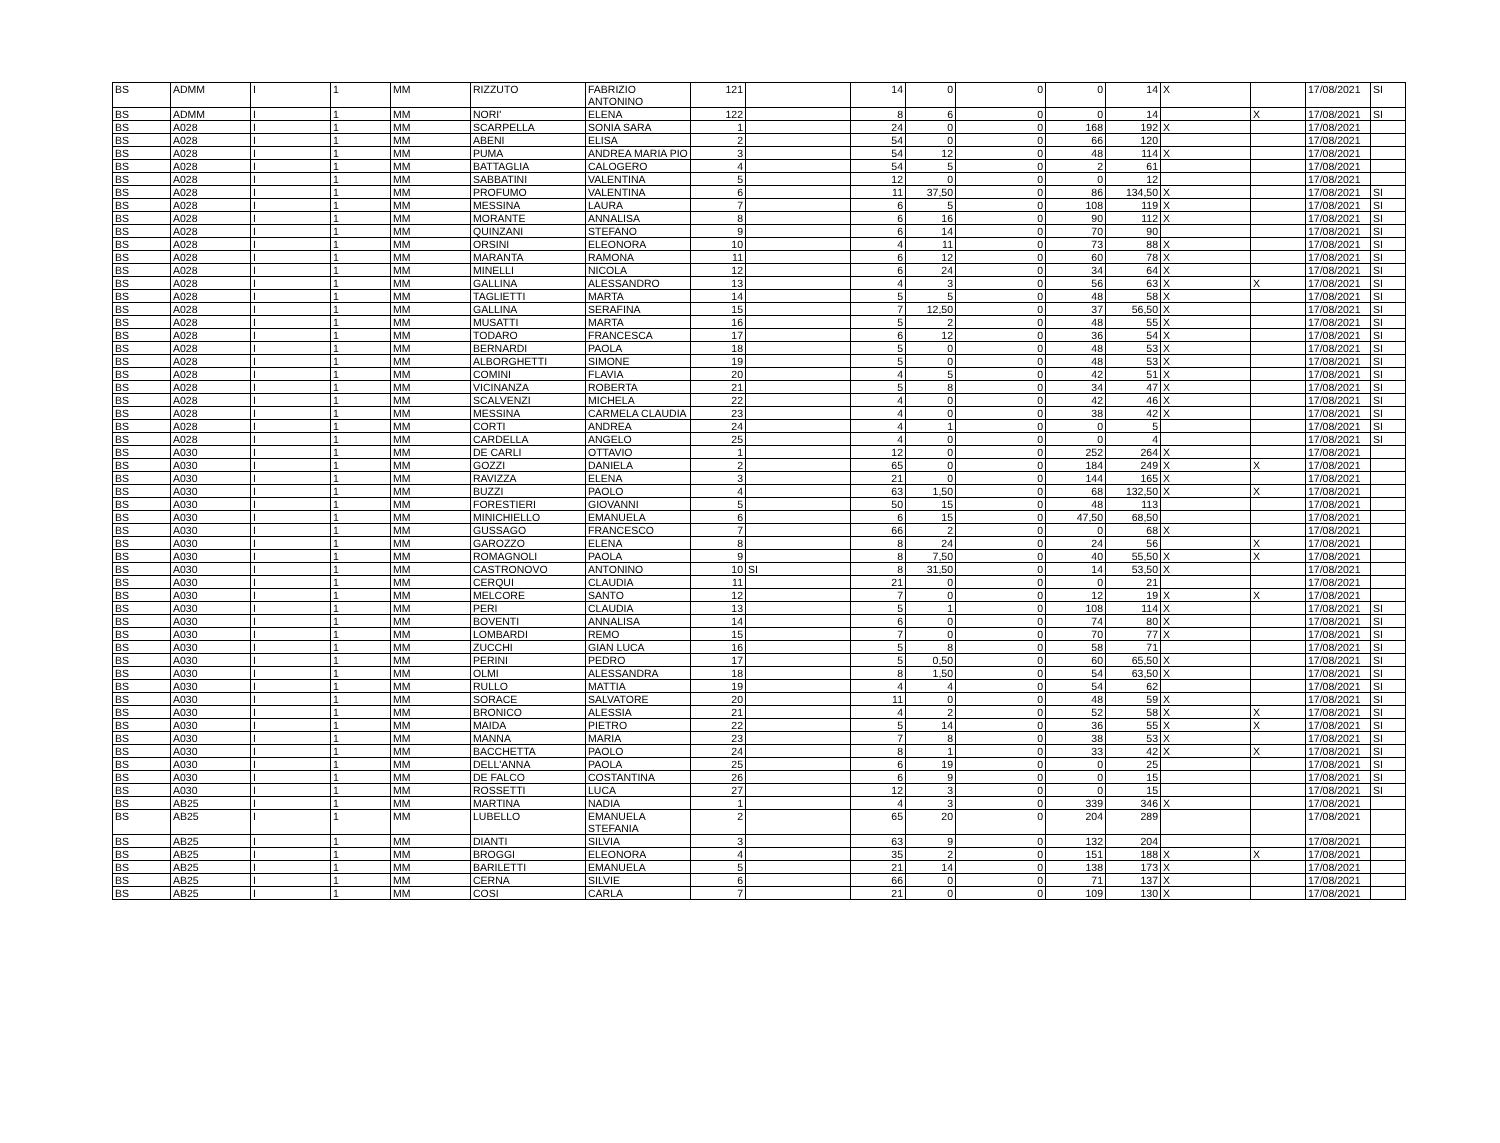| BS | ADMM | I | 1 | MM | RIZZUTO | FABRIZIO ANTONINO | 121 | | 14 | 0 | 0 | 0 | 14 | X | | 17/08/2021 | SI |
| BS | ADMM | I | 1 | MM | NORI' | ELENA | 122 | | 8 | 6 | 0 | 0 | 14 | | X | 17/08/2021 | SI |
| BS | A028 | I | 1 | MM | SCARPELLA | SONIA SARA | 1 | | 24 | 0 | 0 | 168 | 192 | X | | 17/08/2021 | |
| BS | A028 | I | 1 | MM | ABENI | ELISA | 2 | | 54 | 0 | 0 | 66 | 120 | | | 17/08/2021 | |
| BS | A028 | I | 1 | MM | PUMA | ANDREA MARIA PIO | 3 | | 54 | 12 | 0 | 48 | 114 | X | | 17/08/2021 | |
| BS | A028 | I | 1 | MM | BATTAGLIA | CALOGERO | 4 | | 54 | 5 | 0 | 2 | 61 | | | 17/08/2021 | |
| BS | A028 | I | 1 | MM | SABBATINI | VALENTINA | 5 | | 12 | 0 | 0 | 0 | 12 | | | 17/08/2021 | |
| BS | A028 | I | 1 | MM | PROFUMO | VALENTINA | 6 | | 11 | 37,50 | 0 | 86 | 134,50 | X | | 17/08/2021 | SI |
| BS | A028 | I | 1 | MM | MESSINA | LAURA | 7 | | 6 | 5 | 0 | 108 | 119 | X | | 17/08/2021 | SI |
| BS | A028 | I | 1 | MM | MORANTE | ANNALISA | 8 | | 6 | 16 | 0 | 90 | 112 | X | | 17/08/2021 | SI |
| BS | A028 | I | 1 | MM | QUINZANI | STEFANO | 9 | | 6 | 14 | 0 | 70 | 90 | | | 17/08/2021 | SI |
| BS | A028 | I | 1 | MM | ORSINI | ELEONORA | 10 | | 4 | 11 | 0 | 73 | 88 | X | | 17/08/2021 | SI |
| BS | A028 | I | 1 | MM | MARANTA | RAMONA | 11 | | 6 | 12 | 0 | 60 | 78 | X | | 17/08/2021 | SI |
| BS | A028 | I | 1 | MM | MINELLI | NICOLA | 12 | | 6 | 24 | 0 | 34 | 64 | X | | 17/08/2021 | SI |
| BS | A028 | I | 1 | MM | GALLINA | ALESSANDRO | 13 | | 4 | 3 | 0 | 56 | 63 | X | X | 17/08/2021 | SI |
| BS | A028 | I | 1 | MM | TAGLIETTI | MARTA | 14 | | 5 | 5 | 0 | 48 | 58 | X | | 17/08/2021 | SI |
| BS | A028 | I | 1 | MM | GALLINA | SERAFINA | 15 | | 7 | 12,50 | 0 | 37 | 56,50 | X | | 17/08/2021 | SI |
| BS | A028 | I | 1 | MM | MUSATTI | MARTA | 16 | | 5 | 2 | 0 | 48 | 55 | X | | 17/08/2021 | SI |
| BS | A028 | I | 1 | MM | TODARO | FRANCESCA | 17 | | 6 | 12 | 0 | 36 | 54 | X | | 17/08/2021 | SI |
| BS | A028 | I | 1 | MM | BERNARDI | PAOLA | 18 | | 5 | 0 | 0 | 48 | 53 | X | | 17/08/2021 | SI |
| BS | A028 | I | 1 | MM | ALBORGHETTI | SIMONE | 19 | | 5 | 0 | 0 | 48 | 53 | X | | 17/08/2021 | SI |
| BS | A028 | I | 1 | MM | COMINI | FLAVIA | 20 | | 4 | 5 | 0 | 42 | 51 | X | | 17/08/2021 | SI |
| BS | A028 | I | 1 | MM | VICINANZA | ROBERTA | 21 | | 5 | 8 | 0 | 34 | 47 | X | | 17/08/2021 | SI |
| BS | A028 | I | 1 | MM | SCALVENZI | MICHELA | 22 | | 4 | 0 | 0 | 42 | 46 | X | | 17/08/2021 | SI |
| BS | A028 | I | 1 | MM | MESSINA | CARMELA CLAUDIA | 23 | | 4 | 0 | 0 | 38 | 42 | X | | 17/08/2021 | SI |
| BS | A028 | I | 1 | MM | CORTI | ANDREA | 24 | | 4 | 1 | 0 | 0 | 5 | | | 17/08/2021 | SI |
| BS | A028 | I | 1 | MM | CARDELLA | ANGELO | 25 | | 4 | 0 | 0 | 0 | 4 | | | 17/08/2021 | SI |
| BS | A030 | I | 1 | MM | DE CARLI | OTTAVIO | 1 | | 12 | 0 | 0 | 252 | 264 | X | | 17/08/2021 | |
| BS | A030 | I | 1 | MM | GOZZI | DANIELA | 2 | | 65 | 0 | 0 | 184 | 249 | X | X | 17/08/2021 | |
| BS | A030 | I | 1 | MM | RAVIZZA | ELENA | 3 | | 21 | 0 | 0 | 144 | 165 | X | | 17/08/2021 | |
| BS | A030 | I | 1 | MM | BUZZI | PAOLO | 4 | | 63 | 1,50 | 0 | 68 | 132,50 | X | X | 17/08/2021 | |
| BS | A030 | I | 1 | MM | FORESTIERI | GIOVANNI | 5 | | 50 | 15 | 0 | 48 | 113 | | | 17/08/2021 | |
| BS | A030 | I | 1 | MM | MINICHIELLO | EMANUELA | 6 | | 6 | 15 | 0 | 47,50 | 68,50 | | | 17/08/2021 | |
| BS | A030 | I | 1 | MM | GUSSAGO | FRANCESCO | 7 | | 66 | 2 | 0 | 0 | 68 | X | | 17/08/2021 | |
| BS | A030 | I | 1 | MM | GAROZZO | ELENA | 8 | | 8 | 24 | 0 | 24 | 56 | | X | 17/08/2021 | |
| BS | A030 | I | 1 | MM | ROMAGNOLI | PAOLA | 9 | | 8 | 7,50 | 0 | 40 | 55,50 | X | X | 17/08/2021 | |
| BS | A030 | I | 1 | MM | CASTRONOVO | ANTONINO | 10 | SI | 8 | 31,50 | 0 | 14 | 53,50 | X | | 17/08/2021 | |
| BS | A030 | I | 1 | MM | CERQUI | CLAUDIA | 11 | | 21 | 0 | 0 | 0 | 21 | | | 17/08/2021 | |
| BS | A030 | I | 1 | MM | MELCORE | SANTO | 12 | | 7 | 0 | 0 | 12 | 19 | X | X | 17/08/2021 | |
| BS | A030 | I | 1 | MM | PERI | CLAUDIA | 13 | | 5 | 1 | 0 | 108 | 114 | X | | 17/08/2021 | SI |
| BS | A030 | I | 1 | MM | BOVENTI | ANNALISA | 14 | | 6 | 0 | 0 | 74 | 80 | X | | 17/08/2021 | SI |
| BS | A030 | I | 1 | MM | LOMBARDI | REMO | 15 | | 7 | 0 | 0 | 70 | 77 | X | | 17/08/2021 | SI |
| BS | A030 | I | 1 | MM | ZUCCHI | GIAN LUCA | 16 | | 5 | 8 | 0 | 58 | 71 | | | 17/08/2021 | SI |
| BS | A030 | I | 1 | MM | PERINI | PEDRO | 17 | | 5 | 0,50 | 0 | 60 | 65,50 | X | | 17/08/2021 | SI |
| BS | A030 | I | 1 | MM | OLMI | ALESSANDRA | 18 | | 8 | 1,50 | 0 | 54 | 63,50 | X | | 17/08/2021 | SI |
| BS | A030 | I | 1 | MM | RULLO | MATTIA | 19 | | 4 | 4 | 0 | 54 | 62 | | | 17/08/2021 | SI |
| BS | A030 | I | 1 | MM | SORACE | SALVATORE | 20 | | 11 | 0 | 0 | 48 | 59 | X | | 17/08/2021 | SI |
| BS | A030 | I | 1 | MM | BRONICO | ALESSIA | 21 | | 4 | 2 | 0 | 52 | 58 | X | X | 17/08/2021 | SI |
| BS | A030 | I | 1 | MM | MAIDA | PIETRO | 22 | | 5 | 14 | 0 | 36 | 55 | X | X | 17/08/2021 | SI |
| BS | A030 | I | 1 | MM | MANNA | MARIA | 23 | | 7 | 8 | 0 | 38 | 53 | X | | 17/08/2021 | SI |
| BS | A030 | I | 1 | MM | BACCHETTA | PAOLO | 24 | | 8 | 1 | 0 | 33 | 42 | X | X | 17/08/2021 | SI |
| BS | A030 | I | 1 | MM | DELL'ANNA | PAOLA | 25 | | 6 | 19 | 0 | 0 | 25 | | | 17/08/2021 | SI |
| BS | A030 | I | 1 | MM | DE FALCO | COSTANTINA | 26 | | 6 | 9 | 0 | 0 | 15 | | | 17/08/2021 | SI |
| BS | A030 | I | 1 | MM | ROSSETTI | LUCA | 27 | | 12 | 3 | 0 | 0 | 15 | | | 17/08/2021 | SI |
| BS | AB25 | I | 1 | MM | MARTINA | NADIA | 1 | | 4 | 3 | 0 | 339 | 346 | X | | 17/08/2021 | |
| BS | AB25 | I | 1 | MM | LUBELLO | EMANUELA STEFANIA | 2 | | 65 | 20 | 0 | 204 | 289 | | | 17/08/2021 | |
| BS | AB25 | I | 1 | MM | DIANTI | SILVIA | 3 | | 63 | 9 | 0 | 132 | 204 | | | 17/08/2021 | |
| BS | AB25 | I | 1 | MM | BROGGI | ELEONORA | 4 | | 35 | 2 | 0 | 151 | 188 | X | X | 17/08/2021 | |
| BS | AB25 | I | 1 | MM | BARILETTI | EMANUELA | 5 | | 21 | 14 | 0 | 138 | 173 | X | | 17/08/2021 | |
| BS | AB25 | I | 1 | MM | CERNA | SILVIE | 6 | | 66 | 0 | 0 | 71 | 137 | X | | 17/08/2021 | |
| BS | AB25 | I | 1 | MM | COSI | CARLA | 7 | | 21 | 0 | 0 | 109 | 130 | X | | 17/08/2021 | |